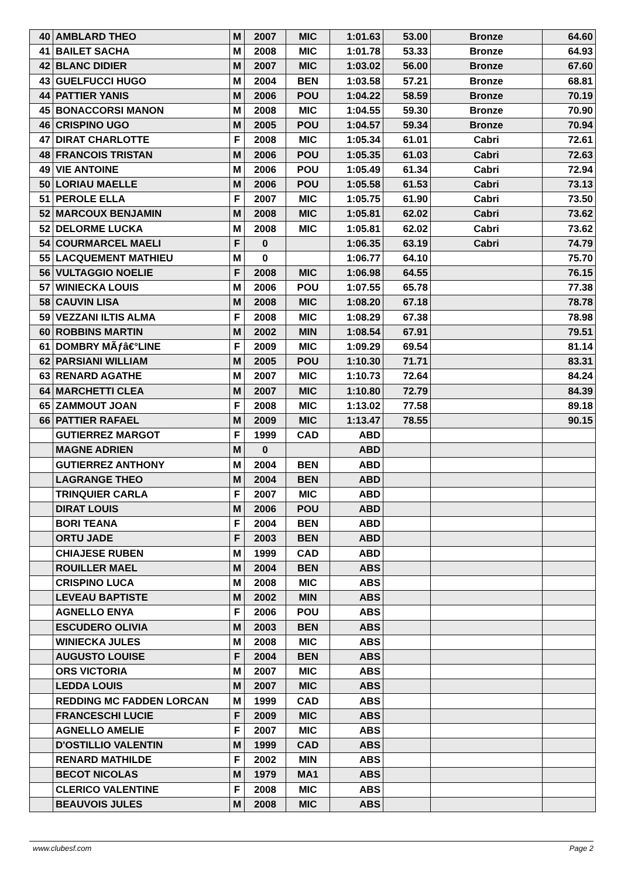| 40 | AMBLARD THEO | M | 2007 | MIC | 1:01.63 | 53.00 | Bronze | 64.60 |
| 41 | BAILET SACHA | M | 2008 | MIC | 1:01.78 | 53.33 | Bronze | 64.93 |
| 42 | BLANC DIDIER | M | 2007 | MIC | 1:03.02 | 56.00 | Bronze | 67.60 |
| 43 | GUELFUCCI HUGO | M | 2004 | BEN | 1:03.58 | 57.21 | Bronze | 68.81 |
| 44 | PATTIER YANIS | M | 2006 | POU | 1:04.22 | 58.59 | Bronze | 70.19 |
| 45 | BONACCORSI MANON | M | 2008 | MIC | 1:04.55 | 59.30 | Bronze | 70.90 |
| 46 | CRISPINO UGO | M | 2005 | POU | 1:04.57 | 59.34 | Bronze | 70.94 |
| 47 | DIRAT CHARLOTTE | F | 2008 | MIC | 1:05.34 | 61.01 | Cabri | 72.61 |
| 48 | FRANCOIS TRISTAN | M | 2006 | POU | 1:05.35 | 61.03 | Cabri | 72.63 |
| 49 | VIE ANTOINE | M | 2006 | POU | 1:05.49 | 61.34 | Cabri | 72.94 |
| 50 | LORIAU MAELLE | M | 2006 | POU | 1:05.58 | 61.53 | Cabri | 73.13 |
| 51 | PEROLE ELLA | F | 2007 | MIC | 1:05.75 | 61.90 | Cabri | 73.50 |
| 52 | MARCOUX BENJAMIN | M | 2008 | MIC | 1:05.81 | 62.02 | Cabri | 73.62 |
| 52 | DELORME LUCKA | M | 2008 | MIC | 1:05.81 | 62.02 | Cabri | 73.62 |
| 54 | COURMARCEL MAELI | F | 0 | | 1:06.35 | 63.19 | Cabri | 74.79 |
| 55 | LACQUEMENT MATHIEU | M | 0 | | 1:06.77 | 64.10 | | 75.70 |
| 56 | VULTAGGIO NOELIE | F | 2008 | MIC | 1:06.98 | 64.55 | | 76.15 |
| 57 | WINIECKA LOUIS | M | 2006 | POU | 1:07.55 | 65.78 | | 77.38 |
| 58 | CAUVIN LISA | M | 2008 | MIC | 1:08.20 | 67.18 | | 78.78 |
| 59 | VEZZANI ILTIS ALMA | F | 2008 | MIC | 1:08.29 | 67.38 | | 78.98 |
| 60 | ROBBINS MARTIN | M | 2002 | MIN | 1:08.54 | 67.91 | | 79.51 |
| 61 | DOMBRY MÃƒâ€°LINE | F | 2009 | MIC | 1:09.29 | 69.54 | | 81.14 |
| 62 | PARSIANI WILLIAM | M | 2005 | POU | 1:10.30 | 71.71 | | 83.31 |
| 63 | RENARD AGATHE | M | 2007 | MIC | 1:10.73 | 72.64 | | 84.24 |
| 64 | MARCHETTI CLEA | M | 2007 | MIC | 1:10.80 | 72.79 | | 84.39 |
| 65 | ZAMMOUT JOAN | F | 2008 | MIC | 1:13.02 | 77.58 | | 89.18 |
| 66 | PATTIER RAFAEL | M | 2009 | MIC | 1:13.47 | 78.55 | | 90.15 |
| | GUTIERREZ MARGOT | F | 1999 | CAD | ABD | | | |
| | MAGNE ADRIEN | M | 0 | | ABD | | | |
| | GUTIERREZ ANTHONY | M | 2004 | BEN | ABD | | | |
| | LAGRANGE THEO | M | 2004 | BEN | ABD | | | |
| | TRINQUIER CARLA | F | 2007 | MIC | ABD | | | |
| | DIRAT LOUIS | M | 2006 | POU | ABD | | | |
| | BORI TEANA | F | 2004 | BEN | ABD | | | |
| | ORTU JADE | F | 2003 | BEN | ABD | | | |
| | CHIAJESE RUBEN | M | 1999 | CAD | ABD | | | |
| | ROUILLER MAEL | M | 2004 | BEN | ABS | | | |
| | CRISPINO LUCA | M | 2008 | MIC | ABS | | | |
| | LEVEAU BAPTISTE | M | 2002 | MIN | ABS | | | |
| | AGNELLO ENYA | F | 2006 | POU | ABS | | | |
| | ESCUDERO OLIVIA | M | 2003 | BEN | ABS | | | |
| | WINIECKA JULES | M | 2008 | MIC | ABS | | | |
| | AUGUSTO LOUISE | F | 2004 | BEN | ABS | | | |
| | ORS VICTORIA | M | 2007 | MIC | ABS | | | |
| | LEDDA LOUIS | M | 2007 | MIC | ABS | | | |
| | REDDING MC FADDEN LORCAN | M | 1999 | CAD | ABS | | | |
| | FRANCESCHI LUCIE | F | 2009 | MIC | ABS | | | |
| | AGNELLO AMELIE | F | 2007 | MIC | ABS | | | |
| | D'OSTILLIO VALENTIN | M | 1999 | CAD | ABS | | | |
| | RENARD MATHILDE | F | 2002 | MIN | ABS | | | |
| | BECOT NICOLAS | M | 1979 | MA1 | ABS | | | |
| | CLERICO VALENTINE | F | 2008 | MIC | ABS | | | |
| | BEAUVOIS JULES | M | 2008 | MIC | ABS | | | |
www.clubesf.com Page 2